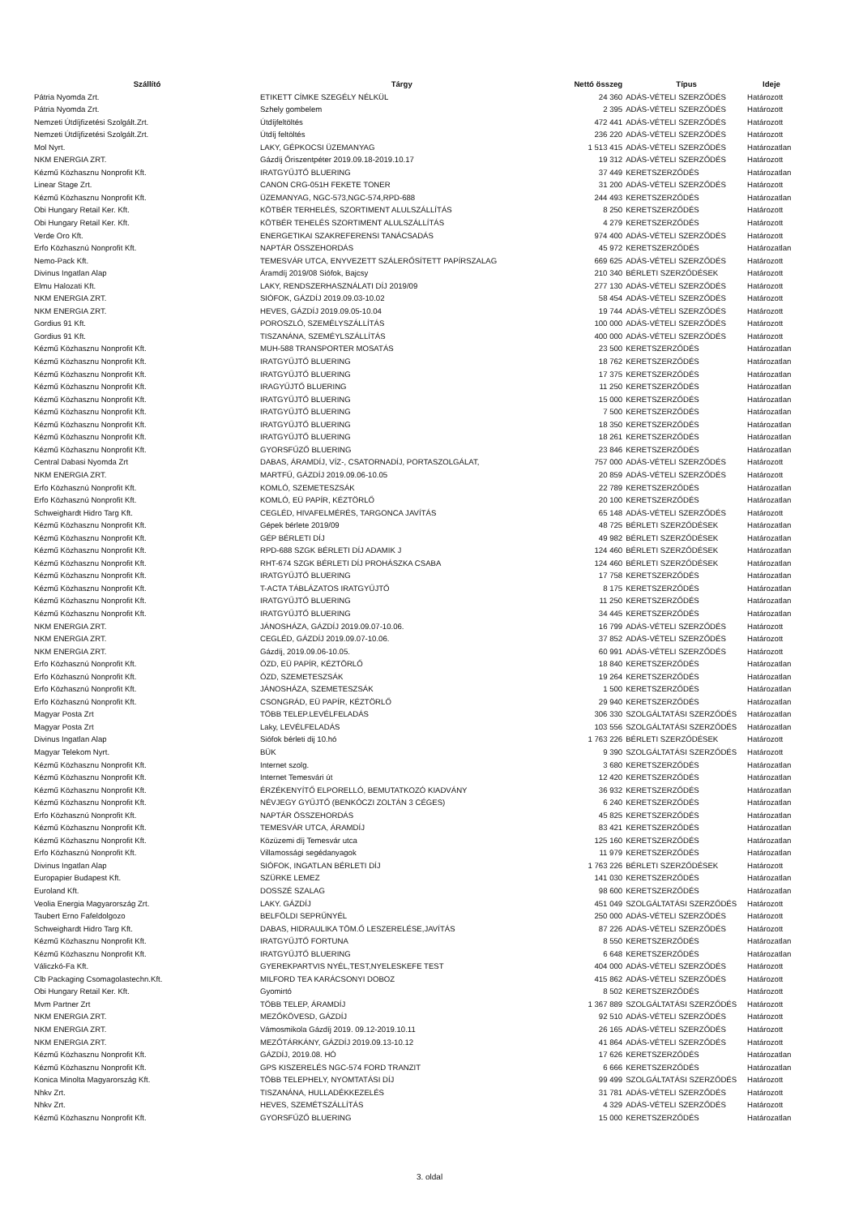| Szállító | Tárgy | Nettó összeg | Típus | Ideje |
| --- | --- | --- | --- | --- |
| Pátria Nyomda Zrt. | ETIKETT CÍMKE SZEGÉLY NÉLKÜL | 24 360 | ADÁS-VÉTELI SZERZŐDÉS | Határozott |
| Pátria Nyomda Zrt. | Szhely gombelem | 2 395 | ADÁS-VÉTELI SZERZŐDÉS | Határozott |
| Nemzeti Útdíjfizetési Szolgált.Zrt. | Útdíjfeltöltés | 472 441 | ADÁS-VÉTELI SZERZŐDÉS | Határozott |
| Nemzeti Útdíjfizetési Szolgált.Zrt. | Útdíj feltöltés | 236 220 | ADÁS-VÉTELI SZERZŐDÉS | Határozott |
| Mol Nyrt. | LAKY, GÉPKOCSI ÜZEMANYAG | 1 513 415 | ADÁS-VÉTELI SZERZŐDÉS | Határozatlan |
| NKM ENERGIA ZRT. | Gázdíj Őriszentpéter 2019.09.18-2019.10.17 | 19 312 | ADÁS-VÉTELI SZERZŐDÉS | Határozott |
| Kézmű Közhasznu Nonprofit Kft. | IRATGYŰJTŐ BLUERING | 37 449 | KERETSZERZŐDÉS | Határozatlan |
| Linear Stage Zrt. | CANON CRG-051H FEKETE TONER | 31 200 | ADÁS-VÉTELI SZERZŐDÉS | Határozott |
| Kézmű Közhasznu Nonprofit Kft. | ÜZEMANYAG, NGC-573,NGC-574,RPD-688 | 244 493 | KERETSZERZŐDÉS | Határozatlan |
| Obi Hungary Retail Ker. Kft. | KÖTBÉR TERHELÉS, SZORTIMENT ALULSZÁLLÍTÁS | 8 250 | KERETSZERZŐDÉS | Határozott |
| Obi Hungary Retail Ker. Kft. | KÖTBÉR TEHELÉS SZORTIMENT ALULSZÁLLÍTÁS | 4 279 | KERETSZERZŐDÉS | Határozott |
| Verde Oro Kft. | ENERGETIKAI SZAKREFERENSI TANÁCSADÁS | 974 400 | ADÁS-VÉTELI SZERZŐDÉS | Határozott |
| Erfo Közhasznú Nonprofit Kft. | NAPTÁR ÖSSZEHORDÁS | 45 972 | KERETSZERZŐDÉS | Határozatlan |
| Nemo-Pack Kft. | TEMESVÁR UTCA, ENYVEZETT SZÁLERŐSÍTETT PAPÍRSZALAG | 669 625 | ADÁS-VÉTELI SZERZŐDÉS | Határozott |
| Divinus Ingatlan Alap | Áramdíj 2019/08 Siófok, Bajcsy | 210 340 | BÉRLETI SZERZŐDÉSEK | Határozott |
| Elmu Halozati Kft. | LAKY, RENDSZERHASZNÁLATI DÍJ 2019/09 | 277 130 | ADÁS-VÉTELI SZERZŐDÉS | Határozott |
| NKM ENERGIA ZRT. | SIÓFOK, GÁZDÍJ 2019.09.03-10.02 | 58 454 | ADÁS-VÉTELI SZERZŐDÉS | Határozott |
| NKM ENERGIA ZRT. | HEVES, GÁZDÍJ 2019.09.05-10.04 | 19 744 | ADÁS-VÉTELI SZERZŐDÉS | Határozott |
| Gordius 91 Kft. | POROSZLÓ, SZEMÉLYSZÁLLÍTÁS | 100 000 | ADÁS-VÉTELI SZERZŐDÉS | Határozott |
| Gordius 91 Kft. | TISZANÁNA, SZEMÉYLSZÁLLÍTÁS | 400 000 | ADÁS-VÉTELI SZERZŐDÉS | Határozott |
| Kézmű Közhasznu Nonprofit Kft. | MUH-588 TRANSPORTER MOSATÁS | 23 500 | KERETSZERZŐDÉS | Határozatlan |
| Kézmű Közhasznu Nonprofit Kft. | IRATGYŰJTŐ BLUERING | 18 762 | KERETSZERZŐDÉS | Határozatlan |
| Kézmű Közhasznu Nonprofit Kft. | IRATGYŰJTŐ BLUERING | 17 375 | KERETSZERZŐDÉS | Határozatlan |
| Kézmű Közhasznu Nonprofit Kft. | IRAGYŰJTŐ BLUERING | 11 250 | KERETSZERZŐDÉS | Határozatlan |
| Kézmű Közhasznu Nonprofit Kft. | IRATGYŰJTŐ BLUERING | 15 000 | KERETSZERZŐDÉS | Határozatlan |
| Kézmű Közhasznu Nonprofit Kft. | IRATGYŰJTŐ BLUERING | 7 500 | KERETSZERZŐDÉS | Határozatlan |
| Kézmű Közhasznu Nonprofit Kft. | IRATGYŰJTŐ BLUERING | 18 350 | KERETSZERZŐDÉS | Határozatlan |
| Kézmű Közhasznu Nonprofit Kft. | IRATGYŰJTŐ BLUERING | 18 261 | KERETSZERZŐDÉS | Határozatlan |
| Kézmű Közhasznu Nonprofit Kft. | GYORSFŰZŐ BLUERING | 23 846 | KERETSZERZŐDÉS | Határozatlan |
| Central Dabasi Nyomda Zrt | DABAS, ÁRAMDÍJ, VÍZ-, CSATORNADÍJ, PORTASZOLGÁLAT, | 757 000 | ADÁS-VÉTELI SZERZŐDÉS | Határozott |
| NKM ENERGIA ZRT. | MARTFŰ, GÁZDÍJ 2019.09.06-10.05 | 20 859 | ADÁS-VÉTELI SZERZŐDÉS | Határozott |
| Erfo Közhasznú Nonprofit Kft. | KOMLÓ, SZEMETESZSÁK | 22 789 | KERETSZERZŐDÉS | Határozatlan |
| Erfo Közhasznú Nonprofit Kft. | KOMLÓ, EÜ PAPÍR, KÉZTÖRLŐ | 20 100 | KERETSZERZŐDÉS | Határozatlan |
| Schweighardt Hidro Targ Kft. | CEGLÉD, HIVAFELMÉRÉS, TARGONCA JAVÍTÁS | 65 148 | ADÁS-VÉTELI SZERZŐDÉS | Határozott |
| Kézmű Közhasznu Nonprofit Kft. | Gépek bérlete 2019/09 | 48 725 | BÉRLETI SZERZŐDÉSEK | Határozatlan |
| Kézmű Közhasznu Nonprofit Kft. | GÉP BÉRLETI DÍJ | 49 982 | BÉRLETI SZERZŐDÉSEK | Határozatlan |
| Kézmű Közhasznu Nonprofit Kft. | RPD-688 SZGK BÉRLETI DÍJ ADAMIK J | 124 460 | BÉRLETI SZERZŐDÉSEK | Határozatlan |
| Kézmű Közhasznu Nonprofit Kft. | RHT-674 SZGK BÉRLETI DÍJ PROHÁSZKA CSABA | 124 460 | BÉRLETI SZERZŐDÉSEK | Határozatlan |
| Kézmű Közhasznu Nonprofit Kft. | IRATGYŰJTŐ BLUERING | 17 758 | KERETSZERZŐDÉS | Határozatlan |
| Kézmű Közhasznu Nonprofit Kft. | T-ACTA TÁBLÁZATOS IRATGYŰJTŐ | 8 175 | KERETSZERZŐDÉS | Határozatlan |
| Kézmű Közhasznu Nonprofit Kft. | IRATGYŰJTŐ BLUERING | 11 250 | KERETSZERZŐDÉS | Határozatlan |
| Kézmű Közhasznu Nonprofit Kft. | IRATGYŰJTŐ BLUERING | 34 445 | KERETSZERZŐDÉS | Határozatlan |
| NKM ENERGIA ZRT. | JÁNOSHÁZA, GÁZDÍJ 2019.09.07-10.06. | 16 799 | ADÁS-VÉTELI SZERZŐDÉS | Határozott |
| NKM ENERGIA ZRT. | CEGLÉD, GÁZDÍJ 2019.09.07-10.06. | 37 852 | ADÁS-VÉTELI SZERZŐDÉS | Határozott |
| NKM ENERGIA ZRT. | Gázdíj, 2019.09.06-10.05. | 60 991 | ADÁS-VÉTELI SZERZŐDÉS | Határozott |
| Erfo Közhasznú Nonprofit Kft. | ÓZD, EÜ PAPÍR, KÉZTÖRLŐ | 18 840 | KERETSZERZŐDÉS | Határozatlan |
| Erfo Közhasznú Nonprofit Kft. | ÓZD, SZEMETESZSÁK | 19 264 | KERETSZERZŐDÉS | Határozatlan |
| Erfo Közhasznú Nonprofit Kft. | JÁNOSHÁZA, SZEMETESZSÁK | 1 500 | KERETSZERZŐDÉS | Határozatlan |
| Erfo Közhasznú Nonprofit Kft. | CSONGRÁD, EÜ PAPÍR, KÉZTÖRLŐ | 29 940 | KERETSZERZŐDÉS | Határozatlan |
| Magyar Posta Zrt | TÖBB TELEP.LEVÉLFELADÁS | 306 330 | SZOLGÁLTATÁSI SZERZŐDÉS | Határozatlan |
| Magyar Posta Zrt | Laky, LEVÉLFELADÁS | 103 556 | SZOLGÁLTATÁSI SZERZŐDÉS | Határozatlan |
| Divinus Ingatlan Alap | Siófok bérleti dij 10.hó | 1 763 226 | BÉRLETI SZERZŐDÉSEK | Határozott |
| Magyar Telekom Nyrt. | BÜK | 9 390 | SZOLGÁLTATÁSI SZERZŐDÉS | Határozott |
| Kézmű Közhasznu Nonprofit Kft. | Internet szolg. | 3 680 | KERETSZERZŐDÉS | Határozatlan |
| Kézmű Közhasznu Nonprofit Kft. | Internet Temesvári út | 12 420 | KERETSZERZŐDÉS | Határozatlan |
| Kézmű Közhasznu Nonprofit Kft. | ÉRZÉKENYÍTŐ ELPORELLÓ, BEMUTATKOZÓ KIADVÁNY | 36 932 | KERETSZERZŐDÉS | Határozatlan |
| Kézmű Közhasznu Nonprofit Kft. | NÉVJEGY GYŰJTŐ (BENKÓCZI ZOLTÁN 3 CÉGES) | 6 240 | KERETSZERZŐDÉS | Határozatlan |
| Erfo Közhasznú Nonprofit Kft. | NAPTÁR ÖSSZEHORDÁS | 45 825 | KERETSZERZŐDÉS | Határozatlan |
| Kézmű Közhasznu Nonprofit Kft. | TEMESVÁR UTCA, ÁRAMDÍJ | 83 421 | KERETSZERZŐDÉS | Határozatlan |
| Kézmű Közhasznu Nonprofit Kft. | Közüzemi díj Temesvár utca | 125 160 | KERETSZERZŐDÉS | Határozatlan |
| Erfo Közhasznú Nonprofit Kft. | Villamossági segédanyagok | 11 979 | KERETSZERZŐDÉS | Határozatlan |
| Divinus Ingatlan Alap | SIÓFOK, INGATLAN BÉRLETI DÍJ | 1 763 226 | BÉRLETI SZERZŐDÉSEK | Határozott |
| Europapier Budapest Kft. | SZÜRKE LEMEZ | 141 030 | KERETSZERZŐDÉS | Határozatlan |
| Euroland Kft. | DOSSZÉ SZALAG | 98 600 | KERETSZERZŐDÉS | Határozatlan |
| Veolia Energia Magyarország Zrt. | LAKY. GÁZDÍJ | 451 049 | SZOLGÁLTATÁSI SZERZŐDÉS | Határozott |
| Taubert Erno Fafeldolgozo | BELFÖLDI SEPRŰNYÉL | 250 000 | ADÁS-VÉTELI SZERZŐDÉS | Határozott |
| Schweighardt Hidro Targ Kft. | DABAS, HIDRAULIKA TÖM.Ő LESZERELÉSE,JAVÍTÁS | 87 226 | ADÁS-VÉTELI SZERZŐDÉS | Határozott |
| Kézmű Közhasznu Nonprofit Kft. | IRATGYŰJTŐ FORTUNA | 8 550 | KERETSZERZŐDÉS | Határozatlan |
| Kézmű Közhasznu Nonprofit Kft. | IRATGYŰJTŐ BLUERING | 6 648 | KERETSZERZŐDÉS | Határozatlan |
| Váliczkó-Fa Kft. | GYEREKPARTVIS NYÉL,TEST,NYELESKEFE TEST | 404 000 | ADÁS-VÉTELI SZERZŐDÉS | Határozott |
| Clb Packaging Csomagolastechn.Kft. | MILFORD TEA KARÁCSONYI DOBOZ | 415 862 | ADÁS-VÉTELI SZERZŐDÉS | Határozott |
| Obi Hungary Retail Ker. Kft. | Gyomirtó | 8 502 | KERETSZERZŐDÉS | Határozott |
| Mvm Partner Zrt | TÖBB TELEP, ÁRAMDÍJ | 1 367 889 | SZOLGÁLTATÁSI SZERZŐDÉS | Határozott |
| NKM ENERGIA ZRT. | MEZŐKÖVESD, GÁZDÍJ | 92 510 | ADÁS-VÉTELI SZERZŐDÉS | Határozott |
| NKM ENERGIA ZRT. | Vámosmikola Gázdíj 2019. 09.12-2019.10.11 | 26 165 | ADÁS-VÉTELI SZERZŐDÉS | Határozott |
| NKM ENERGIA ZRT. | MEZŐTÁRKÁNY, GÁZDÍJ 2019.09.13-10.12 | 41 864 | ADÁS-VÉTELI SZERZŐDÉS | Határozott |
| Kézmű Közhasznu Nonprofit Kft. | GÁZDÍJ, 2019.08. HÓ | 17 626 | KERETSZERZŐDÉS | Határozatlan |
| Kézmű Közhasznu Nonprofit Kft. | GPS KISZERELÉS NGC-574 FORD TRANZIT | 6 666 | KERETSZERZŐDÉS | Határozatlan |
| Konica Minolta Magyarország Kft. | TÖBB TELEPHELY, NYOMTATÁSI DÍJ | 99 499 | SZOLGÁLTATÁSI SZERZŐDÉS | Határozott |
| Nhkv Zrt. | TISZANÁNA, HULLADÉKKEZELÉS | 31 781 | ADÁS-VÉTELI SZERZŐDÉS | Határozott |
| Nhkv Zrt. | HEVES, SZEMÉTSZÁLLÍTÁS | 4 329 | ADÁS-VÉTELI SZERZŐDÉS | Határozott |
| Kézmű Közhasznu Nonprofit Kft. | GYORSFŰZŐ BLUERING | 15 000 | KERETSZERZŐDÉS | Határozatlan |
3. oldal